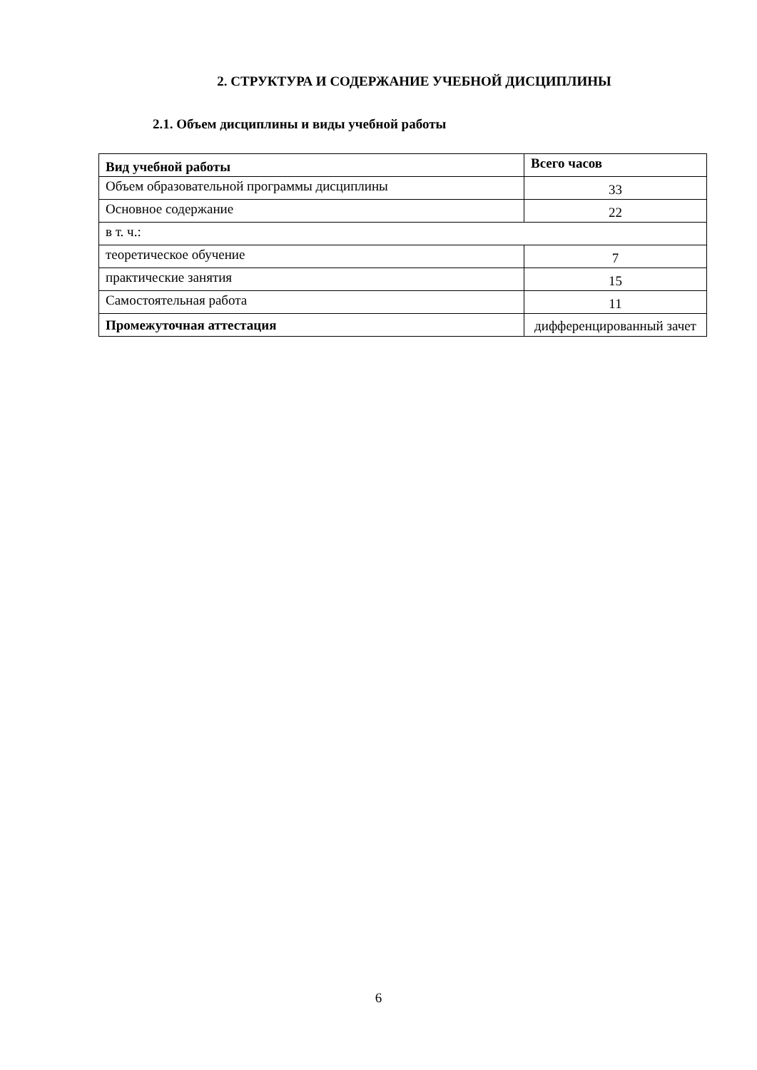2. СТРУКТУРА И СОДЕРЖАНИЕ УЧЕБНОЙ ДИСЦИПЛИНЫ
2.1. Объем дисциплины и виды учебной работы
| Вид учебной работы | Всего часов |
| --- | --- |
| Объем образовательной программы дисциплины | 33 |
| Основное содержание | 22 |
| в т. ч.: | |
| теоретическое обучение | 7 |
| практические занятия | 15 |
| Самостоятельная работа | 11 |
| Промежуточная аттестация | дифференцированный зачет |
6